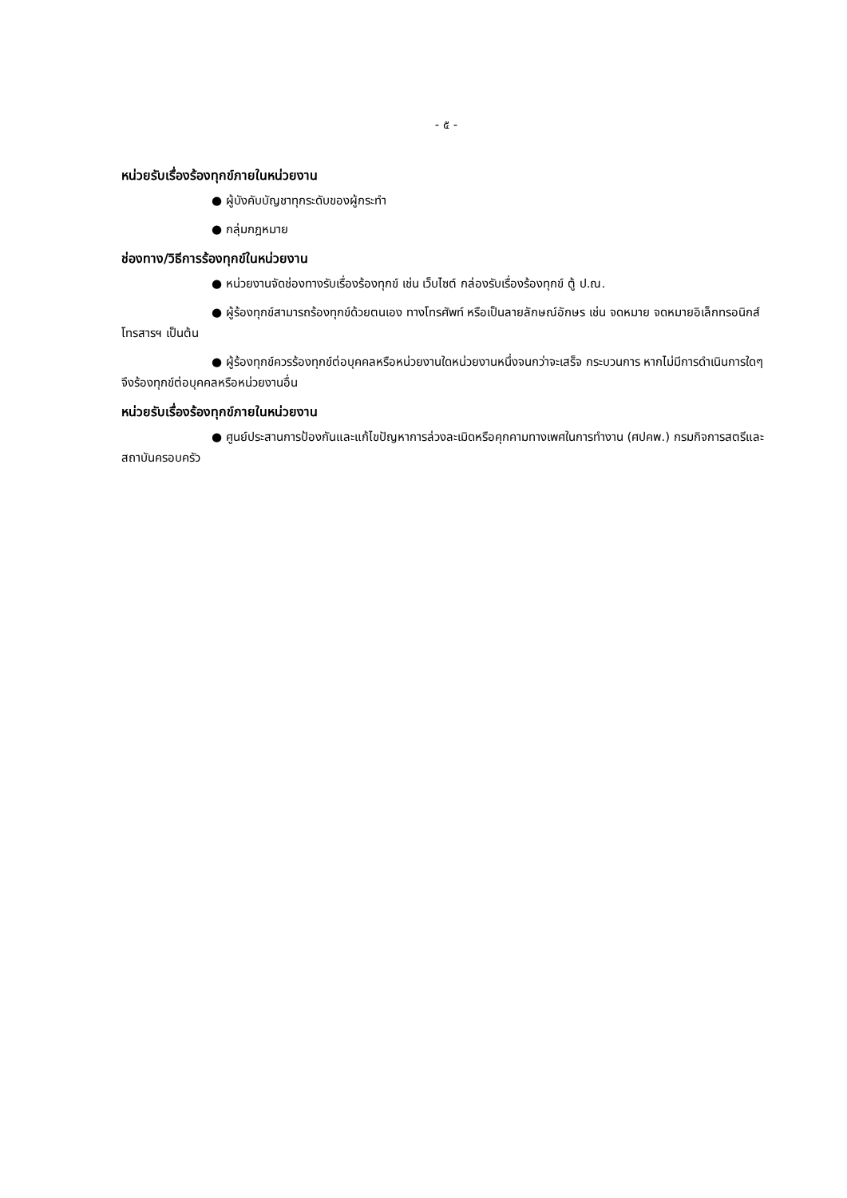- ๕ -
หน่วยรับเรื่องร้องทุกข์ภายในหน่วยงาน
● ผู้บังคับบัญชาทุกระดับของผู้กระทำ
● กลุ่มกฎหมาย
ช่องทาง/วิธีการร้องทุกข์ในหน่วยงาน
● หน่วยงานจัดช่องทางรับเรื่องร้องทุกข์ เช่น เว็บไซต์ กล่องรับเรื่องร้องทุกข์ ตู้ ป.ณ.
● ผู้ร้องทุกข์สามารถร้องทุกข์ด้วยตนเอง ทางโทรศัพท์ หรือเป็นลายลักษณ์อักษร เช่น จดหมาย จดหมายอิเล็กทรอนิกส์ โทรสารฯ เป็นต้น
● ผู้ร้องทุกข์ควรร้องทุกข์ต่อบุคคลหรือหน่วยงานใดหน่วยงานหนึ่งจนกว่าจะเสร็จ กระบวนการ หากไม่มีการดำเนินการใดๆ จึงร้องทุกข์ต่อบุคคลหรือหน่วยงานอื่น
หน่วยรับเรื่องร้องทุกข์ภายในหน่วยงาน
● ศูนย์ประสานการป้องกันและแก้ไขปัญหาการล่วงละเมิดหรือคุกคามทางเพศในการทำงาน (ศปคพ.) กรมกิจการสตรีและสถาบันครอบครัว